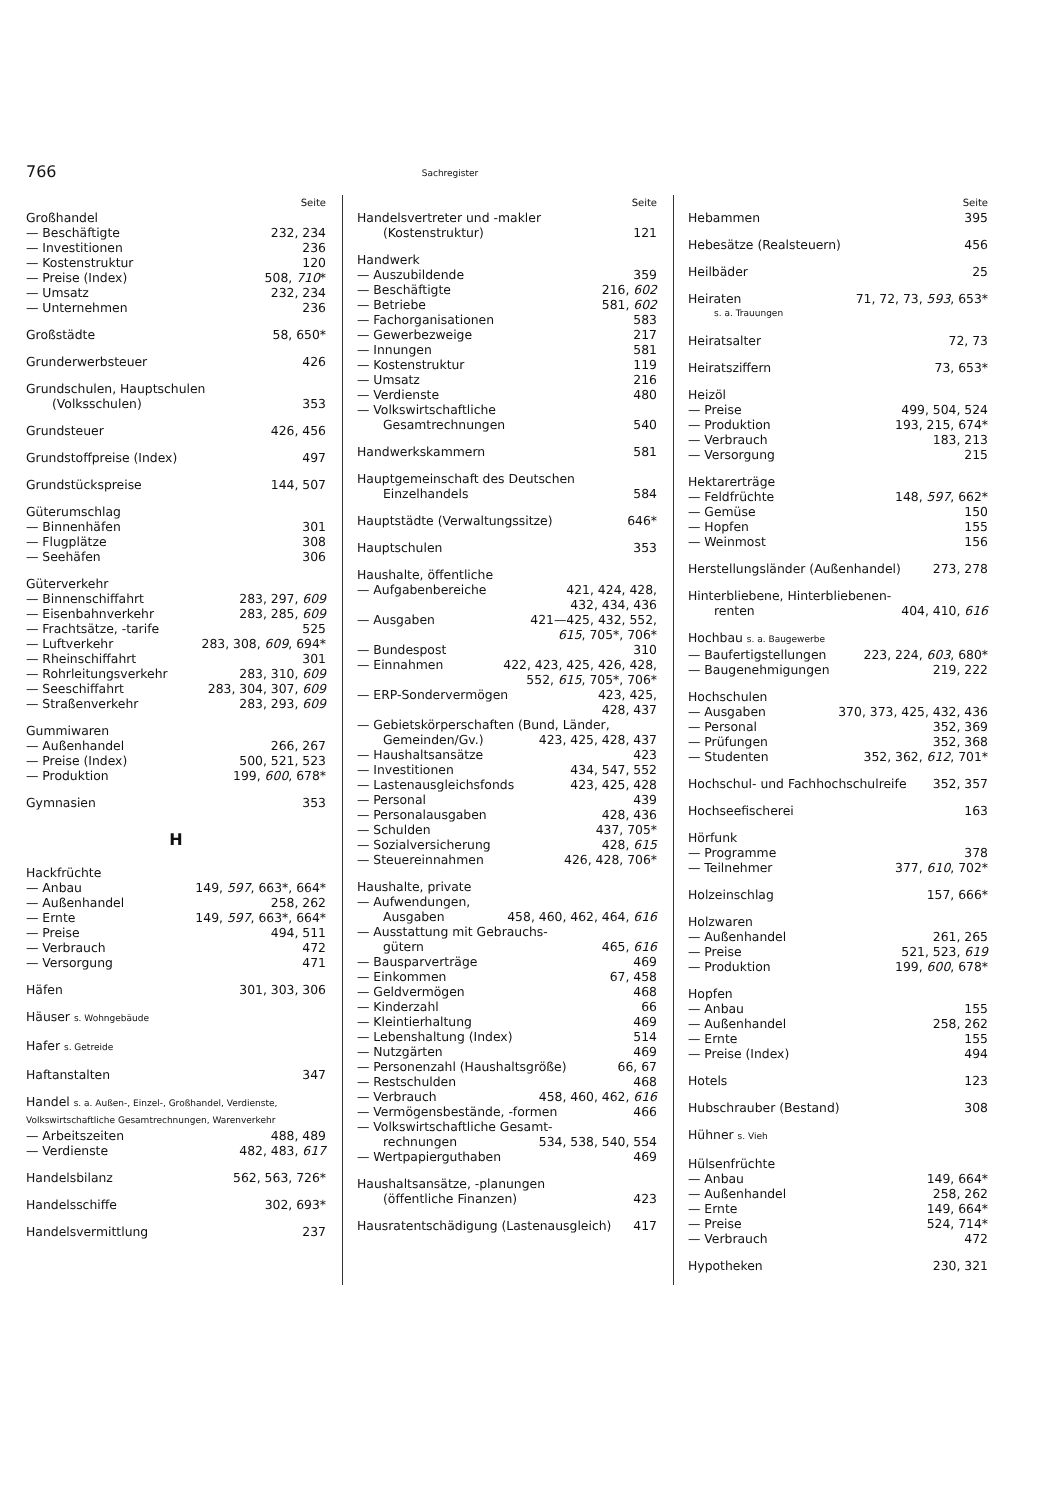766
Sachregister
Seite
Großhandel
— Beschäftigte 232, 234
— Investitionen 236
— Kostenstruktur 120
— Preise (Index) 508, 710*
— Umsatz 232, 234
— Unternehmen 236
Großstädte 58, 650*
Grunderwerbsteuer 426
Grundschulen, Hauptschulen
(Volksschulen) 353
Grundsteuer 426, 456
Grundstoffpreise (Index) 497
Grundstückspreise 144, 507
Güterumschlag
— Binnenhäfen 301
— Flugplätze 308
— Seehäfen 306
Güterverkehr
— Binnenschiffahrt 283, 297, 609
— Eisenbahnverkehr 283, 285, 609
— Frachtsätze, -tarife 525
— Luftverkehr 283, 308, 609, 694*
— Rheinschiffahrt 301
— Rohrleitungsverkehr 283, 310, 609
— Seeschiffahrt 283, 304, 307, 609
— Straßenverkehr 283, 293, 609
Gummiwaren
— Außenhandel 266, 267
— Preise (Index) 500, 521, 523
— Produktion 199, 600, 678*
Gymnasien 353
H
Hackfrüchte
— Anbau 149, 597, 663*, 664*
— Außenhandel 258, 262
— Ernte 149, 597, 663*, 664*
— Preise 494, 511
— Verbrauch 472
— Versorgung 471
Häfen 301, 303, 306
Häuser s. Wohngebäude
Hafer s. Getreide
Haftanstalten 347
Handel s. a. Außen-, Einzel-, Großhandel, Verdienste, Volkswirtschaftliche Gesamtrechnungen, Warenverkehr
— Arbeitszeiten 488, 489
— Verdienste 482, 483, 617
Handelsbilanz 562, 563, 726*
Handelsschiffe 302, 693*
Handelsvermittlung 237
Seite
Handelsvertreter und -makler
(Kostenstruktur) 121
Handwerk
— Auszubildende 359
— Beschäftigte 216, 602
— Betriebe 581, 602
— Fachorganisationen 583
— Gewerbezweige 217
— Innungen 581
— Kostenstruktur 119
— Umsatz 216
— Verdienste 480
— Volkswirtschaftliche
Gesamtrechnungen 540
Handwerkskammern 581
Hauptgemeinschaft des Deutschen
Einzelhandels 584
Hauptstädte (Verwaltungssitze) 646*
Hauptschulen 353
Haushalte, öffentliche
— Aufgabenbereiche 421, 424, 428,
432, 434, 436
— Ausgaben 421—425, 432, 552,
615, 705*, 706*
— Bundespost 310
— Einnahmen 422, 423, 425, 426, 428,
552, 615, 705*, 706*
— ERP-Sondervermögen 423, 425,
428, 437
— Gebietskörperschaften (Bund, Länder,
Gemeinden/Gv.) 423, 425, 428, 437
— Haushaltsansätze 423
— Investitionen 434, 547, 552
— Lastenausgleichsfonds 423, 425, 428
— Personal 439
— Personalausgaben 428, 436
— Schulden 437, 705*
— Sozialversicherung 428, 615
— Steuereinnahmen 426, 428, 706*
Haushalte, private
— Aufwendungen,
Ausgaben 458, 460, 462, 464, 616
— Ausstattung mit Gebrauchs-
gütern 465, 616
— Bausparverträge 469
— Einkommen 67, 458
— Geldvermögen 468
— Kinderzahl 66
— Kleintierhaltung 469
— Lebenshaltung (Index) 514
— Nutzgärten 469
— Personenzahl (Haushaltsgröße) 66, 67
— Restschulden 468
— Verbrauch 458, 460, 462, 616
— Vermögensbestände, -formen 466
— Volkswirtschaftliche Gesamt-
rechnungen 534, 538, 540, 554
— Wertpapierguthaben 469
Haushaltsansätze, -planungen
(öffentliche Finanzen) 423
Hausratentschädigung (Lastenausgleich) 417
Seite
Hebammen 395
Hebesätze (Realsteuern) 456
Heilbäder 25
Heiraten 71, 72, 73, 593, 653*
s. a. Trauungen
Heiratsalter 72, 73
Heiratsziffern 73, 653*
Heizöl
— Preise 499, 504, 524
— Produktion 193, 215, 674*
— Verbrauch 183, 213
— Versorgung 215
Hektarerträge
— Feldfrüchte 148, 597, 662*
— Gemüse 150
— Hopfen 155
— Weinmost 156
Herstellungsländer (Außenhandel) 273, 278
Hinterbliebene, Hinterbliebenen-
renten 404, 410, 616
Hochbau s. a. Baugewerbe
— Baufertigstellungen 223, 224, 603, 680*
— Baugenehmigungen 219, 222
Hochschulen
— Ausgaben 370, 373, 425, 432, 436
— Personal 352, 369
— Prüfungen 352, 368
— Studenten 352, 362, 612, 701*
Hochschul- und Fachhochschulreife 352, 357
Hochseefischerei 163
Hörfunk
— Programme 378
— Teilnehmer 377, 610, 702*
Holzeinschlag 157, 666*
Holzwaren
— Außenhandel 261, 265
— Preise 521, 523, 619
— Produktion 199, 600, 678*
Hopfen
— Anbau 155
— Außenhandel 258, 262
— Ernte 155
— Preise (Index) 494
Hotels 123
Hubschrauber (Bestand) 308
Hühner s. Vieh
Hülsenfrüchte
— Anbau 149, 664*
— Außenhandel 258, 262
— Ernte 149, 664*
— Preise 524, 714*
— Verbrauch 472
Hypotheken 230, 321